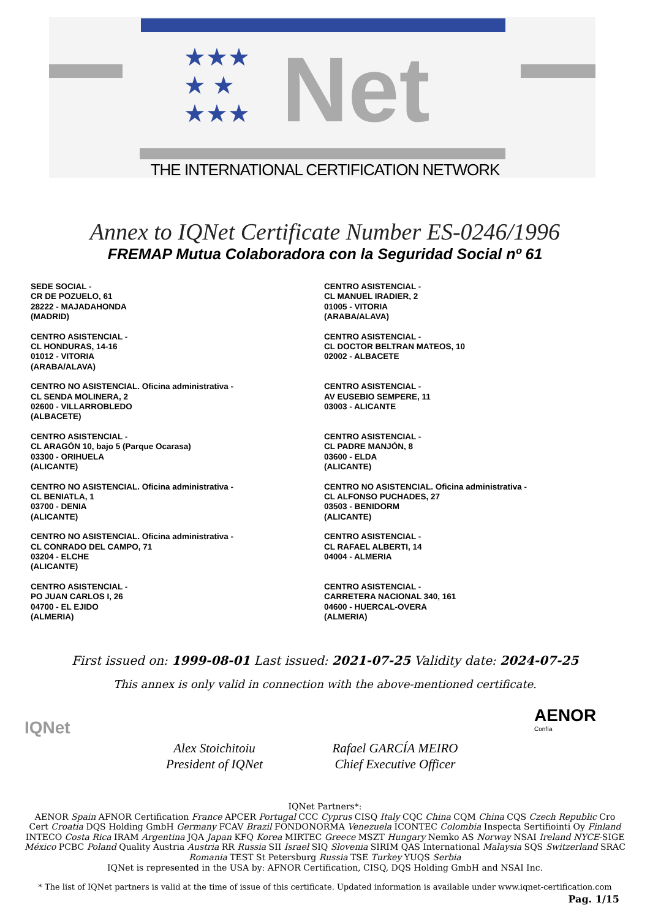★★★
★ ★
★★★
Net
THE INTERNATIONAL CERTIFICATION NETWORK
Annex to IQNet Certificate Number ES-0246/1996
FREMAP Mutua Colaboradora con la Seguridad Social nº 61
SEDE SOCIAL -
CR DE POZUELO, 61
28222 - MAJADAHONDA
(MADRID)
CENTRO ASISTENCIAL -
CL HONDURAS, 14-16
01012 - VITORIA
(ARABA/ALAVA)
CENTRO NO ASISTENCIAL. Oficina administrativa -
CL SENDA MOLINERA, 2
02600 - VILLARROBLEDO
(ALBACETE)
CENTRO ASISTENCIAL -
CL ARAGÓN 10, bajo 5 (Parque Ocarasa)
03300 - ORIHUELA
(ALICANTE)
CENTRO NO ASISTENCIAL. Oficina administrativa -
CL BENIATLA, 1
03700 - DENIA
(ALICANTE)
CENTRO NO ASISTENCIAL. Oficina administrativa -
CL CONRADO DEL CAMPO, 71
03204 - ELCHE
(ALICANTE)
CENTRO ASISTENCIAL -
PO JUAN CARLOS I, 26
04700 - EL EJIDO
(ALMERIA)
CENTRO ASISTENCIAL -
CL MANUEL IRADIER, 2
01005 - VITORIA
(ARABA/ALAVA)
CENTRO ASISTENCIAL -
CL DOCTOR BELTRAN MATEOS, 10
02002 - ALBACETE
CENTRO ASISTENCIAL -
AV EUSEBIO SEMPERE, 11
03003 - ALICANTE
CENTRO ASISTENCIAL -
CL PADRE MANJÓN, 8
03600 - ELDA
(ALICANTE)
CENTRO NO ASISTENCIAL. Oficina administrativa -
CL ALFONSO PUCHADES, 27
03503 - BENIDORM
(ALICANTE)
CENTRO ASISTENCIAL -
CL RAFAEL ALBERTI, 14
04004 - ALMERIA
CENTRO ASISTENCIAL -
CARRETERA NACIONAL 340, 161
04600 - HUERCAL-OVERA
(ALMERIA)
First issued on: 1999-08-01 Last issued: 2021-07-25 Validity date: 2024-07-25
This annex is only valid in connection with the above-mentioned certificate.
IQNet
AENOR
Confía
Alex Stoichitoiu
President of IQNet
Rafael GARCÍA MEIRO
Chief Executive Officer
IQNet Partners*:
AENOR Spain AFNOR Certification France APCER Portugal CCC Cyprus CISQ Italy CQC China CQM China CQS Czech Republic Cro Cert Croatia DQS Holding GmbH Germany FCAV Brazil FONDONORMA Venezuela ICONTEC Colombia Inspecta Sertifiointi Oy Finland INTECO Costa Rica IRAM Argentina JQA Japan KFQ Korea MIRTEC Greece MSZT Hungary Nemko AS Norway NSAI Ireland NYCE-SIGE México PCBC Poland Quality Austria Austria RR Russia SII Israel SIQ Slovenia SIRIM QAS International Malaysia SQS Switzerland SRAC Romania TEST St Petersburg Russia TSE Turkey YUQS Serbia
IQNet is represented in the USA by: AFNOR Certification, CISQ, DQS Holding GmbH and NSAI Inc.
* The list of IQNet partners is valid at the time of issue of this certificate. Updated information is available under www.iqnet-certification.com
Pag. 1/15